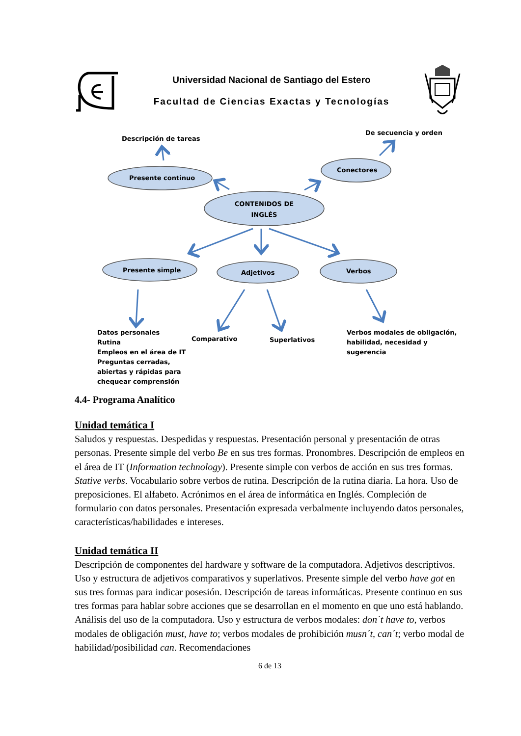Universidad Nacional de Santiago del Estero
Facultad de Ciencias Exactas y Tecnologías
Descripción de tareas
De secuencia y orden
Presente continuo
Conectores
CONTENIDOS DE
INGLÉS
Presente simple
Adjetivos
Verbos
Datos personales
Rutina
Empleos en el área de IT
Preguntas cerradas,
abiertas y rápidas para
chequear comprensión
Comparativo
Superlativos
Verbos modales de obligación,
habilidad, necesidad y
sugerencia
4.4- Programa Analítico
Unidad temática I
Saludos y respuestas. Despedidas y respuestas. Presentación personal y presentación de otras personas. Presente simple del verbo Be en sus tres formas. Pronombres. Descripción de empleos en el área de IT (Information technology). Presente simple con verbos de acción en sus tres formas. Stative verbs. Vocabulario sobre verbos de rutina. Descripción de la rutina diaria. La hora. Uso de preposiciones. El alfabeto. Acrónimos en el área de informática en Inglés. Compleción de formulario con datos personales. Presentación expresada verbalmente incluyendo datos personales, características/habilidades e intereses.
Unidad temática II
Descripción de componentes del hardware y software de la computadora. Adjetivos descriptivos. Uso y estructura de adjetivos comparativos y superlativos. Presente simple del verbo have got en sus tres formas para indicar posesión. Descripción de tareas informáticas. Presente continuo en sus tres formas para hablar sobre acciones que se desarrollan en el momento en que uno está hablando. Análisis del uso de la computadora. Uso y estructura de verbos modales: don´t have to, verbos modales de obligación must, have to; verbos modales de prohibición musn´t, can´t; verbo modal de habilidad/posibilidad can. Recomendaciones
6 de 13